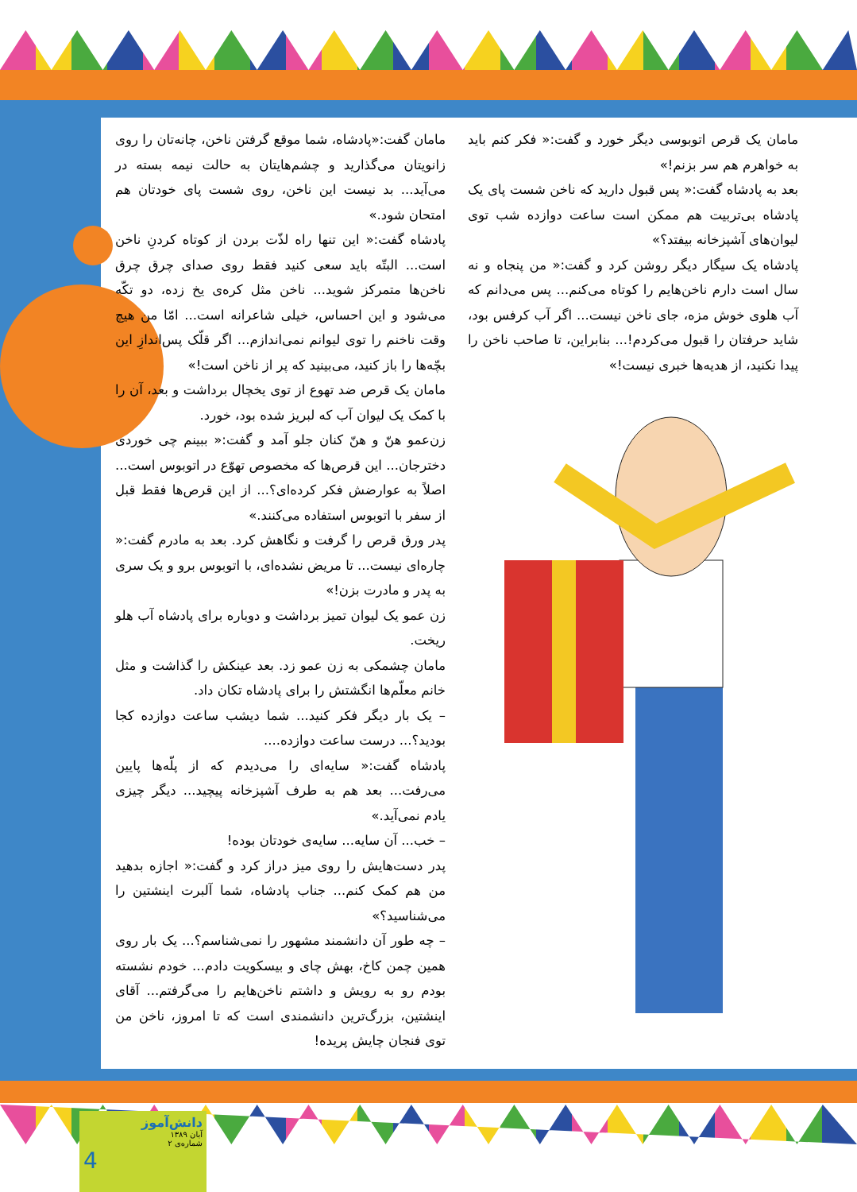مامان گفت:«پادشاه، شما موقع گرفتن ناخن، چانه‌تان را روی زانویتان می‌گذارید و چشم‌هایتان به حالت نیمه بسته در می‌آید... بد نیست این ناخن، روی شست پای خودتان هم امتحان شود.»
پادشاه گفت:« این تنها راه لذّت بردن از کوتاه کردنِ ناخن است... البتّه باید سعی کنید فقط روی صدای چرق چرق ناخن‌ها متمرکز شوید... ناخن مثل کره‌ی یخ زده، دو تکّه می‌شود و این احساس، خیلی شاعرانه است... امّا من هیچ وقت ناخنم را توی لیوانم نمی‌اندازم... اگر قلّک پس‌اندازِ این بچّه‌ها را باز کنید، می‌بینید که پر از ناخن است!»
مامان یک قرص ضد تهوع از توی یخچال برداشت و بعد، آن را با کمک یک لیوان آب که لبریز شده بود، خورد.
زن‌عمو هنّ و هنّ کنان جلو آمد و گفت:« ببینم چی خوردی دخترجان... این قرص‌ها که مخصوص تهوّع در اتوبوس است... اصلاً به عوارضش فکر کرده‌ای؟... از این قرص‌ها فقط قبل از سفر با اتوبوس استفاده می‌کنند.»
پدر ورق قرص را گرفت و نگاهش کرد. بعد به مادرم گفت:« چاره‌ای نیست... تا مریض نشده‌ای، با اتوبوس برو و یک سری به پدر و مادرت بزن!»
زن عمو یک لیوان تمیز برداشت و دوباره برای پادشاه آب هلو ریخت.
مامان چشمکی به زن عمو زد. بعد عینکش را گذاشت و مثل خانم معلّم‌ها انگشتش را برای پادشاه تکان داد.
– یک بار دیگر فکر کنید... شما دیشب ساعت دوازده کجا بودید؟... درست ساعت دوازده....
پادشاه گفت:« سایه‌ای را می‌دیدم که از پلّه‌ها پایین می‌رفت... بعد هم به طرف آشپزخانه پیچید... دیگر چیزی یادم نمی‌آید.»
– خب... آن سایه... سایه‌ی خودتان بوده!
پدر دست‌هایش را روی میز دراز کرد و گفت:« اجازه بدهید من هم کمک کنم... جناب پادشاه، شما آلبرت اینشتین را می‌شناسید؟»
– چه طور آن دانشمند مشهور را نمی‌شناسم؟... یک بار روی همین چمن کاخ، بهش چای و بیسکویت دادم... خودم نشسته بودم رو به رویش و داشتم ناخن‌هایم را می‌گرفتم... آقای اینشتین، بزرگ‌ترین دانشمندی است که تا امروز، ناخن من توی فنجان چایش پریده!
مامان یک قرص اتوبوسی دیگر خورد و گفت:« فکر کنم باید به خواهرم هم سر بزنم!»
بعد به پادشاه گفت:« پس قبول دارید که ناخن شست پای یک پادشاه بی‌تربیت هم ممکن است ساعت دوازده شب توی لیوان‌های آشپزخانه بیفتد؟»
پادشاه یک سیگار دیگر روشن کرد و گفت:« من پنجاه و نه سال است دارم ناخن‌هایم را کوتاه می‌کنم... پس می‌دانم که آب هلوی خوش مزه، جای ناخن نیست... اگر آب کرفس بود، شاید حرفتان را قبول می‌کردم!... بنابراین، تا صاحب ناخن را پیدا نکنید، از هدیه‌ها خبری نیست!»
دانش‌آموز
آبان ۱۳۸۹
شماره‌ی ۲
4